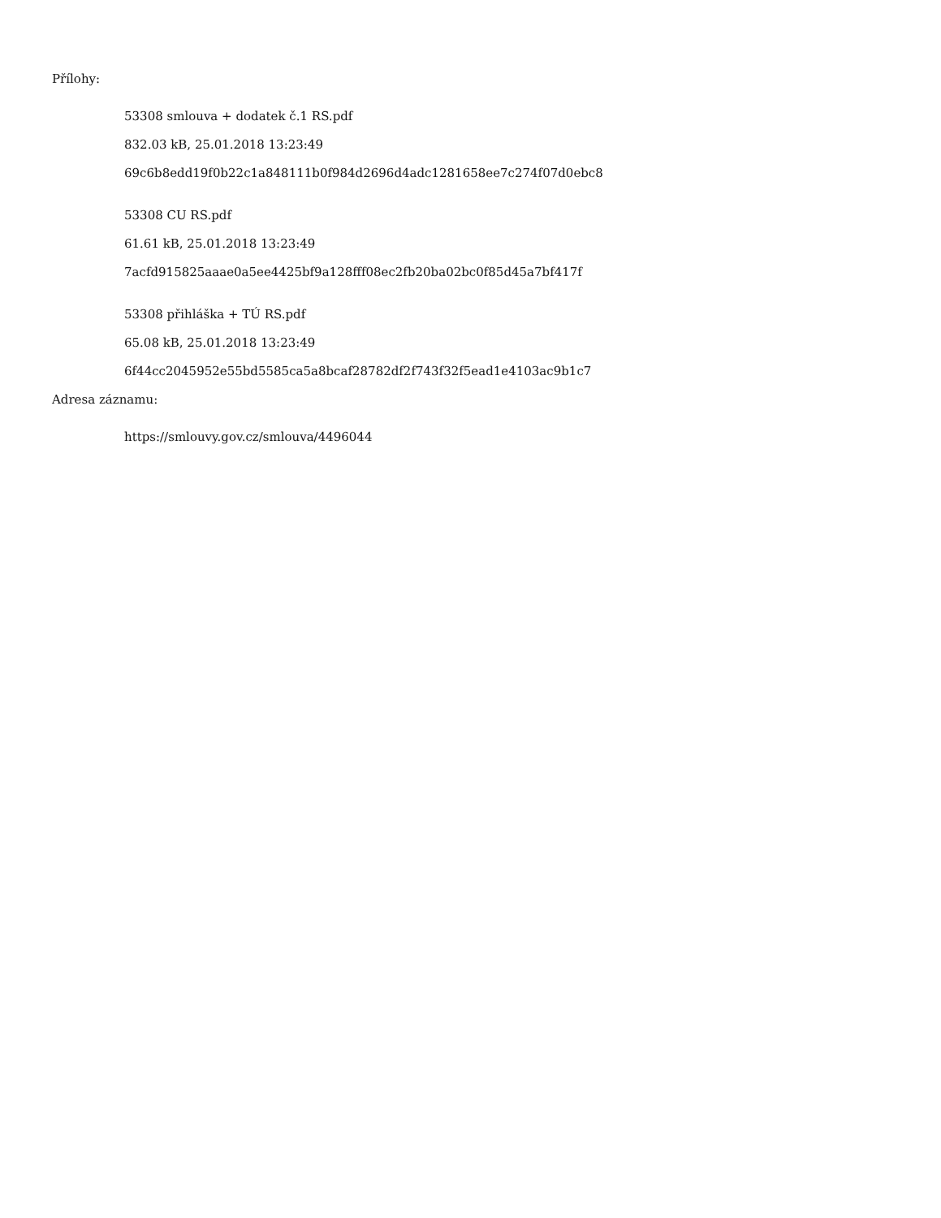Přílohy:
53308 smlouva + dodatek č.1 RS.pdf
832.03 kB, 25.01.2018 13:23:49
69c6b8edd19f0b22c1a848111b0f984d2696d4adc1281658ee7c274f07d0ebc8
53308 CU RS.pdf
61.61 kB, 25.01.2018 13:23:49
7acfd915825aaae0a5ee4425bf9a128fff08ec2fb20ba02bc0f85d45a7bf417f
53308 přihláška + TÚ RS.pdf
65.08 kB, 25.01.2018 13:23:49
6f44cc2045952e55bd5585ca5a8bcaf28782df2f743f32f5ead1e4103ac9b1c7
Adresa záznamu:
https://smlouvy.gov.cz/smlouva/4496044